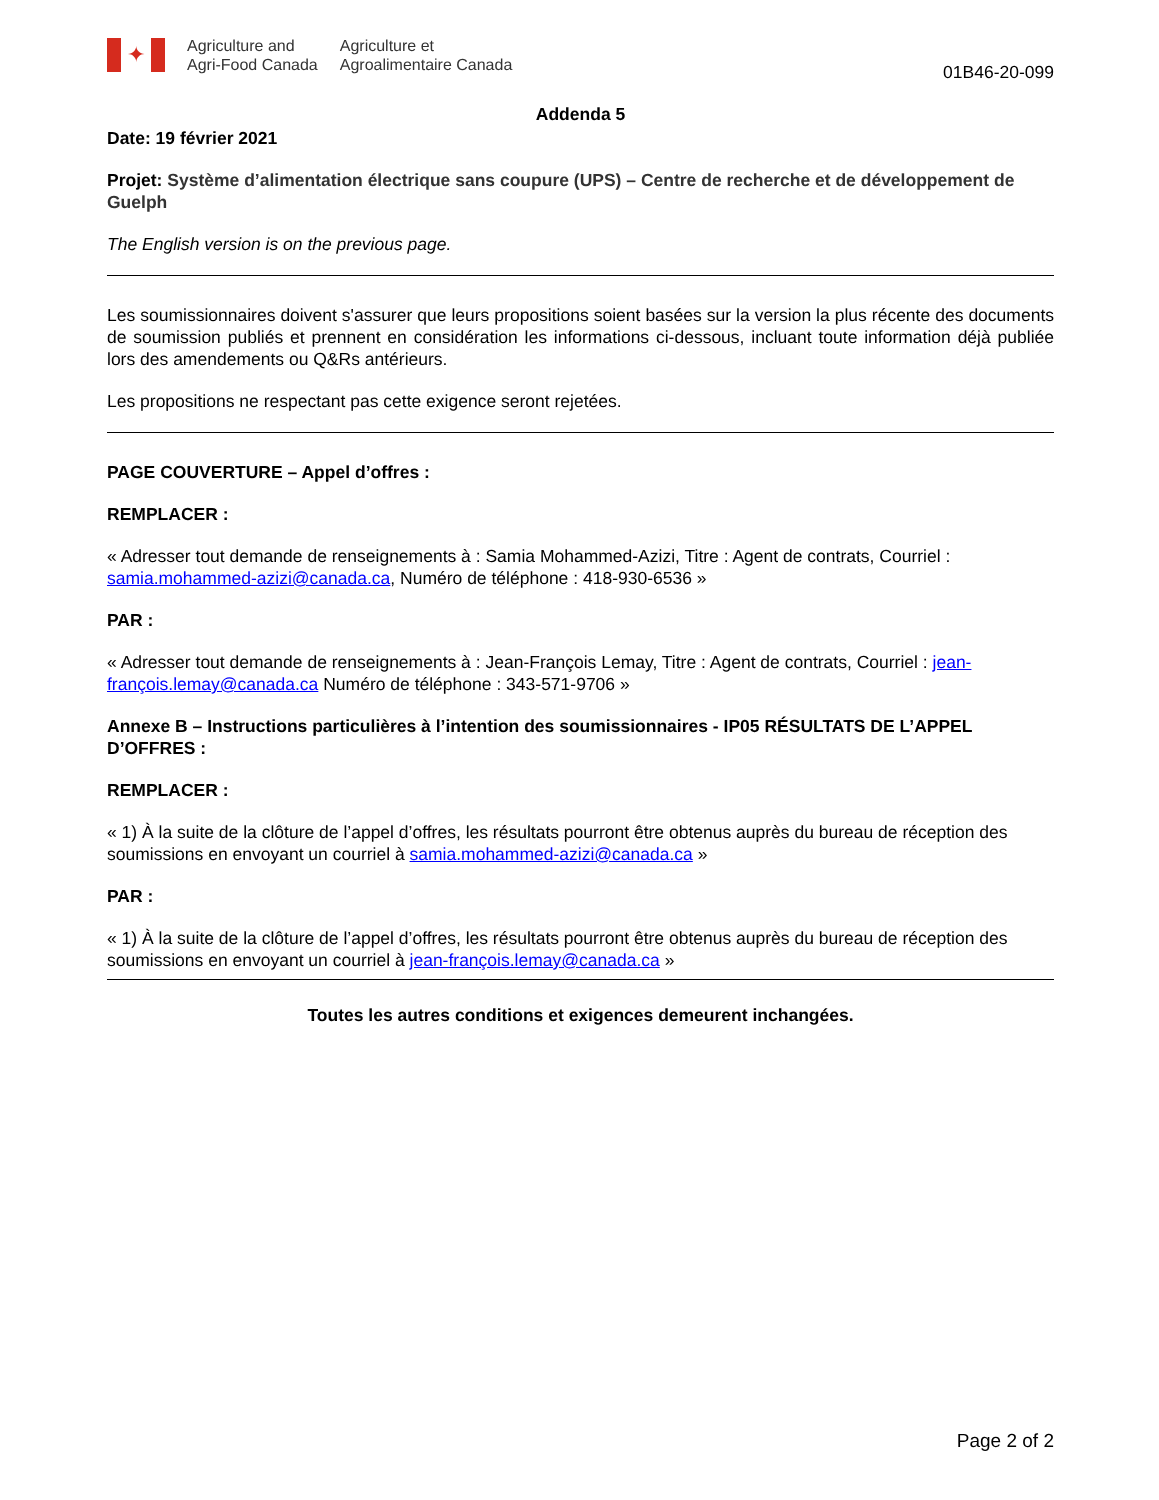✦
Agriculture and
Agri-Food Canada
Agriculture et
Agroalimentaire Canada
01B46-20-099
Addenda 5
Date: 19 février 2021
Projet: Système d’alimentation électrique sans coupure (UPS) – Centre de recherche et de développement de Guelph
The English version is on the previous page.
Les soumissionnaires doivent s'assurer que leurs propositions soient basées sur la version la plus récente des documents de soumission publiés et prennent en considération les informations ci-dessous, incluant toute information déjà publiée lors des amendements ou Q&Rs antérieurs.
Les propositions ne respectant pas cette exigence seront rejetées.
PAGE COUVERTURE – Appel d’offres :
REMPLACER :
« Adresser tout demande de renseignements à : Samia Mohammed-Azizi, Titre : Agent de contrats, Courriel : samia.mohammed-azizi@canada.ca, Numéro de téléphone : 418-930-6536 »
PAR :
« Adresser tout demande de renseignements à : Jean-François Lemay, Titre : Agent de contrats, Courriel : jean-françois.lemay@canada.ca Numéro de téléphone : 343-571-9706 »
Annexe B – Instructions particulières à l’intention des soumissionnaires - IP05 RÉSULTATS DE L’APPEL D’OFFRES :
REMPLACER :
« 1) À la suite de la clôture de l’appel d’offres, les résultats pourront être obtenus auprès du bureau de réception des soumissions en envoyant un courriel à samia.mohammed-azizi@canada.ca »
PAR :
« 1) À la suite de la clôture de l’appel d’offres, les résultats pourront être obtenus auprès du bureau de réception des soumissions en envoyant un courriel à jean-françois.lemay@canada.ca »
Toutes les autres conditions et exigences demeurent inchangées.
Page 2 of 2